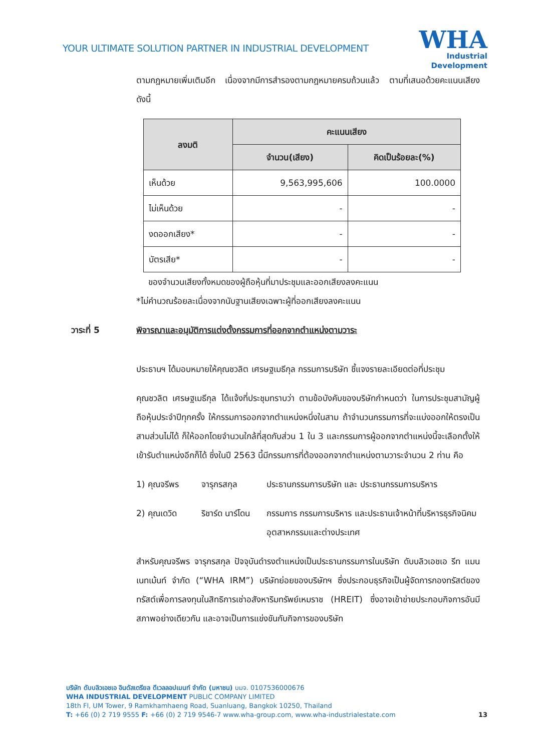YOUR ULTIMATE SOLUTION PARTNER IN INDUSTRIAL DEVELOPMENT
WHA
Industrial
Development
ตามกฎหมายเพิ่มเติมอีก เนื่องจากมีการสำรองตามกฎหมายครบถ้วนแล้ว ตามที่เสนอด้วยคะแนนเสียงดังนี้
| ลงมติ | คะแนนเสียง | |
| --- | --- | --- |
| | จำนวน(เสียง) | คิดเป็นร้อยละ(%) |
| เห็นด้วย | 9,563,995,606 | 100.0000 |
| ไม่เห็นด้วย | - | - |
| งดออกเสียง* | - | - |
| บัตรเสีย* | - | - |
ของจำนวนเสียงทั้งหมดของผู้ถือหุ้นที่มาประชุมและออกเสียงลงคะแนน
*ไม่คำนวณร้อยละเนื่องจากนับฐานเสียงเฉพาะผู้ที่ออกเสียงลงคะแนน
วาระที่ 5 พิจารณาและอนุมัติการแต่งตั้งกรรมการที่ออกจากตำแหน่งตามวาระ
ประธานฯ ได้มอบหมายให้คุณชวลิต เศรษฐเมธีกุล กรรมการบริษัท ชี้แจงรายละเอียดต่อที่ประชุม
คุณชวลิต เศรษฐเมธีกุล ได้แจ้งที่ประชุมทราบว่า ตามข้อบังคับของบริษัทกำหนดว่า ในการประชุมสามัญผู้ถือหุ้นประจำปีทุกครั้ง ให้กรรมการออกจากตำแหน่งหนึ่งในสาม ถ้าจำนวนกรรมการที่จะแบ่งออกให้ตรงเป็นสามส่วนไม่ได้ ก็ให้ออกโดยจำนวนใกล้ที่สุดกับส่วน 1 ใน 3 และกรรมการผู้ออกจากตำแหน่งนี้จะเลือกตั้งให้เข้ารับตำแหน่งอีกก็ได้ ซึ่งในปี 2563 นี้มีกรรมการที่ต้องออกจากตำแหน่งตามวาระจำนวน 2 ท่าน คือ
1) คุณจรีพร จารุกรสกุล ประธานกรรมการบริษัท และ ประธานกรรมการบริหาร
2) คุณเดวิด ริชาร์ด นาร์โดน
กรรมการ กรรมการบริหาร และประธานเจ้าหน้าที่บริหารธุรกิจนิคมอุตสาหกรรมและต่างประเทศ
สำหรับคุณจรีพร จารุกรสกุล ปัจจุบันดำรงตำแหน่งเป็นประธานกรรมการในบริษัท ดับบลิวเอชเอ รีท แมนเนทเม้นท์ จำกัด (“WHA IRM”) บริษัทย่อยของบริษัทฯ ซึ่งประกอบธุรกิจเป็นผู้จัดการกองทรัสต์ของทรัสต์เพื่อการลงทุนในสิทธิการเช่าอสังหาริมทรัพย์เหมราช (HREIT) ซึ่งอาจเข้าข่ายประกอบกิจการอันมีสภาพอย่างเดียวกัน และอาจเป็นการแข่งขันกับกิจการของบริษัท
บริษัท ดับบลิวเอชเอ อินดัสเตรียล ดีเวลลอปเมนท์ จำกัด (มหาชน) บมจ. 0107536000676
WHA INDUSTRIAL DEVELOPMENT PUBLIC COMPANY LIMITED
18th Fl, UM Tower, 9 Ramkhamhaeng Road, Suanluang, Bangkok 10250, Thailand
T: +66 (0) 2 719 9555 F: +66 (0) 2 719 9546-7 www.wha-group.com, www.wha-industrialestate.com
13